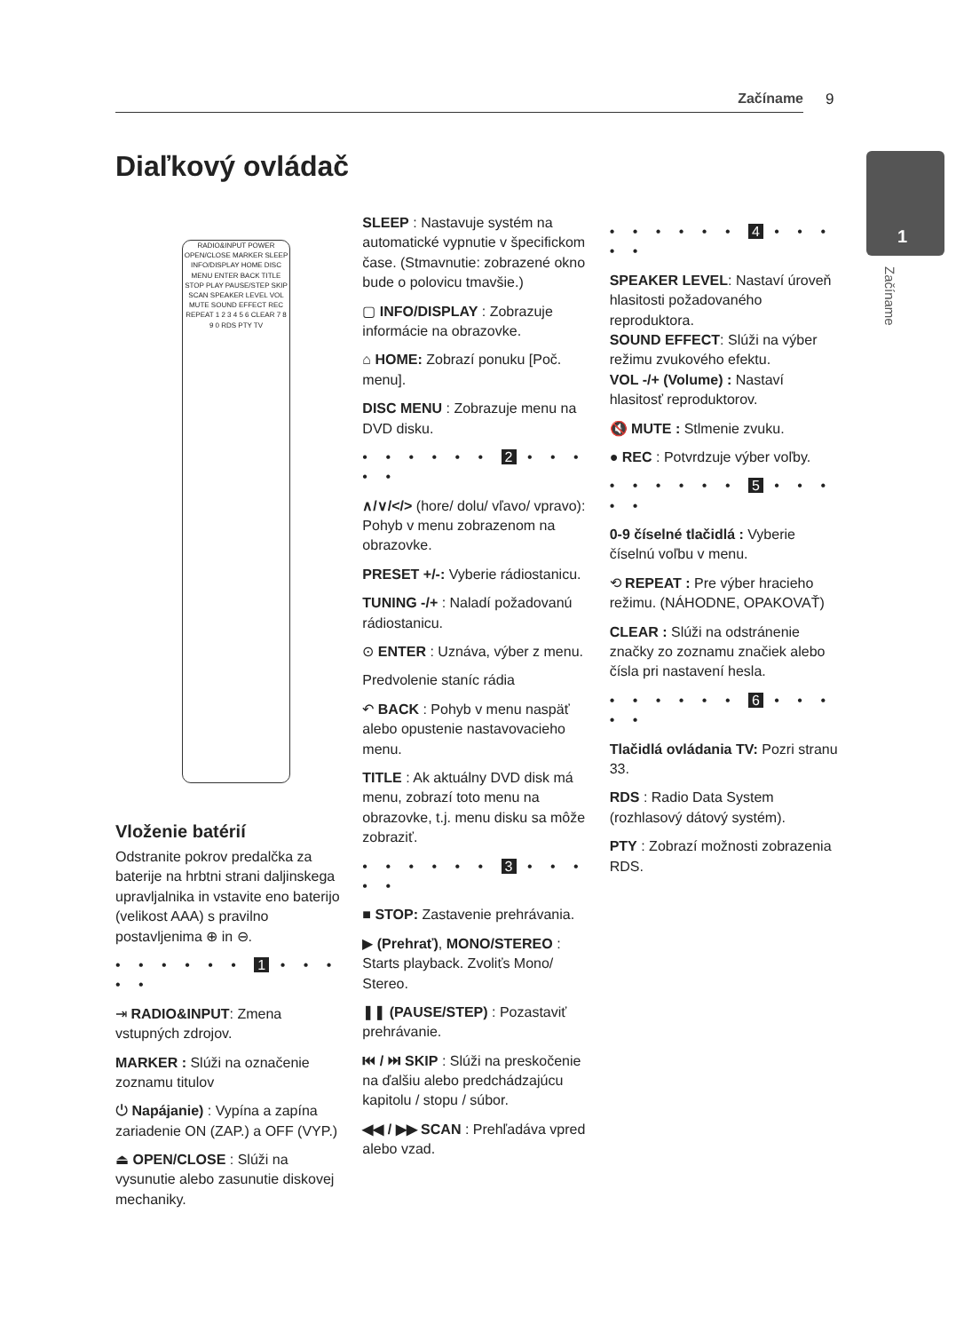Začíname 9
1
Začíname
Diaľkový ovládač
RADIO&INPUT POWER OPEN/CLOSE MARKER SLEEP INFO/DISPLAY HOME DISC MENU ENTER BACK TITLE STOP PLAY PAUSE/STEP SKIP SCAN SPEAKER LEVEL VOL MUTE SOUND EFFECT REC REPEAT 1 2 3 4 5 6 CLEAR 7 8 9 0 RDS PTY TV
Vloženie batérií
Odstranite pokrov predalčka za baterije na hrbtni strani daljinskega upravljalnika in vstavite eno baterijo (velikost AAA) s pravilno postavljenima ⊕ in ⊖.
• • • • • • 1 • • • • •
⇥ RADIO&INPUT: Zmena vstupných zdrojov.
MARKER : Slúži na označenie zoznamu titulov
⏻ Napájanie) : Vypína a zapína zariadenie ON (ZAP.) a OFF (VYP.)
⏏ OPEN/CLOSE : Slúži na vysunutie alebo zasunutie diskovej mechaniky.
SLEEP : Nastavuje systém na automatické vypnutie v špecifickom čase. (Stmavnutie: zobrazené okno bude o polovicu tmavšie.)
▢ INFO/DISPLAY : Zobrazuje informácie na obrazovke.
⌂ HOME: Zobrazí ponuku [Poč. menu].
DISC MENU : Zobrazuje menu na DVD disku.
• • • • • • 2 • • • • •
∧/∨/</> (hore/ dolu/ vľavo/ vpravo): Pohyb v menu zobrazenom na obrazovke.
PRESET +/-: Vyberie rádiostanicu.
TUNING -/+ : Naladí požadovanú rádiostanicu.
⊙ ENTER : Uznáva, výber z menu.
Predvolenie staníc rádia
↶ BACK : Pohyb v menu naspäť alebo opustenie nastavovacieho menu.
TITLE : Ak aktuálny DVD disk má menu, zobrazí toto menu na obrazovke, t.j. menu disku sa môže zobraziť.
• • • • • • 3 • • • • •
■ STOP: Zastavenie prehrávania.
▶ (Prehrať), MONO/STEREO : Starts playback. Zvoliťs Mono/ Stereo.
❚❚ (PAUSE/STEP) : Pozastaviť prehrávanie.
⏮ / ⏭ SKIP : Slúži na preskočenie na ďalšiu alebo predchádzajúcu kapitolu / stopu / súbor.
◀◀ / ▶▶ SCAN : Prehľadáva vpred alebo vzad.
• • • • • • 4 • • • • •
SPEAKER LEVEL: Nastaví úroveň hlasitosti požadovaného reproduktora.
SOUND EFFECT: Slúži na výber režimu zvukového efektu.
VOL -/+ (Volume) : Nastaví hlasitosť reproduktorov.
🔇 MUTE : Stlmenie zvuku.
● REC : Potvrdzuje výber voľby.
• • • • • • 5 • • • • •
0-9 číselné tlačidlá : Vyberie číselnú voľbu v menu.
⟲ REPEAT : Pre výber hracieho režimu. (NÁHODNE, OPAKOVAŤ)
CLEAR : Slúži na odstránenie značky zo zoznamu značiek alebo čísla pri nastavení hesla.
• • • • • • 6 • • • • •
Tlačidlá ovládania TV: Pozri stranu 33.
RDS : Radio Data System (rozhlasový dátový systém).
PTY : Zobrazí možnosti zobrazenia RDS.